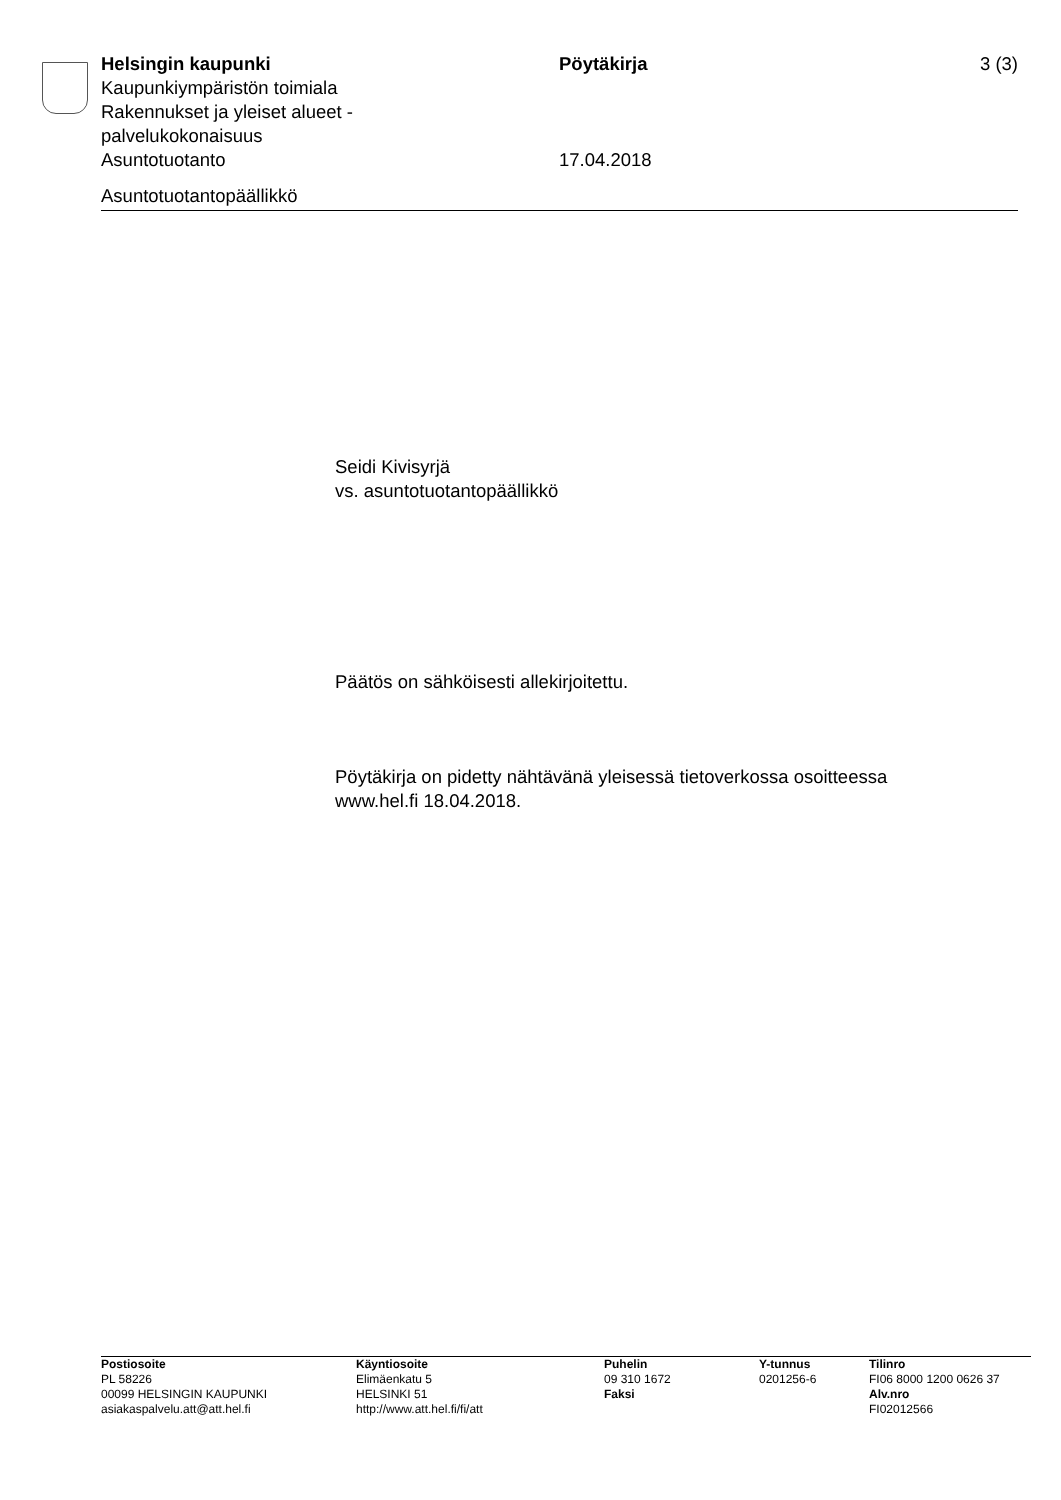Helsingin kaupunki Pöytäkirja 3 (3)
Kaupunkiympäristön toimiala
Rakennukset ja yleiset alueet -
palvelukokonaisuus
Asuntotuotanto 17.04.2018
Asuntotuotantopäällikkö
Seidi Kivisyrjä
vs. asuntotuotantopäällikkö
Päätös on sähköisesti allekirjoitettu.
Pöytäkirja on pidetty nähtävänä yleisessä tietoverkossa osoitteessa
www.hel.fi 18.04.2018.
Postiosoite
PL 58226
00099 HELSINGIN KAUPUNKI
asiakaspalvelu.att@att.hel.fi
Käyntiosoite
Elimäenkatu 5
HELSINKI 51
http://www.att.hel.fi/fi/att
Puhelin
09 310 1672
Faksi
Y-tunnus
0201256-6
Tilinro
FI06 8000 1200 0626 37
Alv.nro
FI02012566